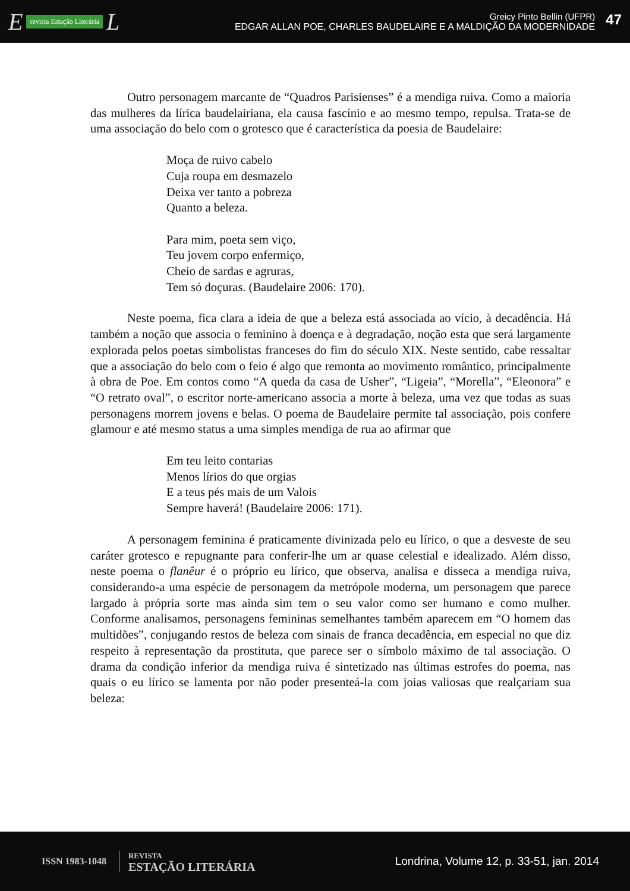Erevista Estação Literária L
Greicy Pinto Bellin (UFPR)
EDGAR ALLAN POE, CHARLES BAUDELAIRE E A MALDIÇÃO DA MODERNIDADE
47
Outro personagem marcante de “Quadros Parisienses” é a mendiga ruiva. Como a maioria das mulheres da lírica baudelairiana, ela causa fascínio e ao mesmo tempo, repulsa. Trata-se de uma associação do belo com o grotesco que é característica da poesia de Baudelaire:
Moça de ruivo cabelo
Cuja roupa em desmazelo
Deixa ver tanto a pobreza
Quanto a beleza.
Para mim, poeta sem viço,
Teu jovem corpo enfermiço,
Cheio de sardas e agruras,
Tem só doçuras. (Baudelaire 2006: 170).
Neste poema, fica clara a ideia de que a beleza está associada ao vício, à decadência. Há também a noção que associa o feminino à doença e à degradação, noção esta que será largamente explorada pelos poetas simbolistas franceses do fim do século XIX. Neste sentido, cabe ressaltar que a associação do belo com o feio é algo que remonta ao movimento romântico, principalmente à obra de Poe. Em contos como “A queda da casa de Usher”, “Ligeia”, “Morella”, “Eleonora” e “O retrato oval”, o escritor norte-americano associa a morte à beleza, uma vez que todas as suas personagens morrem jovens e belas. O poema de Baudelaire permite tal associação, pois confere glamour e até mesmo status a uma simples mendiga de rua ao afirmar que
Em teu leito contarias
Menos lírios do que orgias
E a teus pés mais de um Valois
Sempre haverá! (Baudelaire 2006: 171).
A personagem feminina é praticamente divinizada pelo eu lírico, o que a desveste de seu caráter grotesco e repugnante para conferir-lhe um ar quase celestial e idealizado. Além disso, neste poema o flanêur é o próprio eu lírico, que observa, analisa e disseca a mendiga ruiva, considerando-a uma espécie de personagem da metrópole moderna, um personagem que parece largado à própria sorte mas ainda sim tem o seu valor como ser humano e como mulher. Conforme analisamos, personagens femininas semelhantes também aparecem em “O homem das multidões”, conjugando restos de beleza com sinais de franca decadência, em especial no que diz respeito à representação da prostituta, que parece ser o símbolo máximo de tal associação. O drama da condição inferior da mendiga ruiva é sintetizado nas últimas estrofes do poema, nas quais o eu lírico se lamenta por não poder presenteá-la com joias valiosas que realçariam sua beleza:
ISSN 1983-1048
REVISTA
ESTAÇÃO LITERÁRIA
Londrina, Volume 12, p. 33-51, jan. 2014